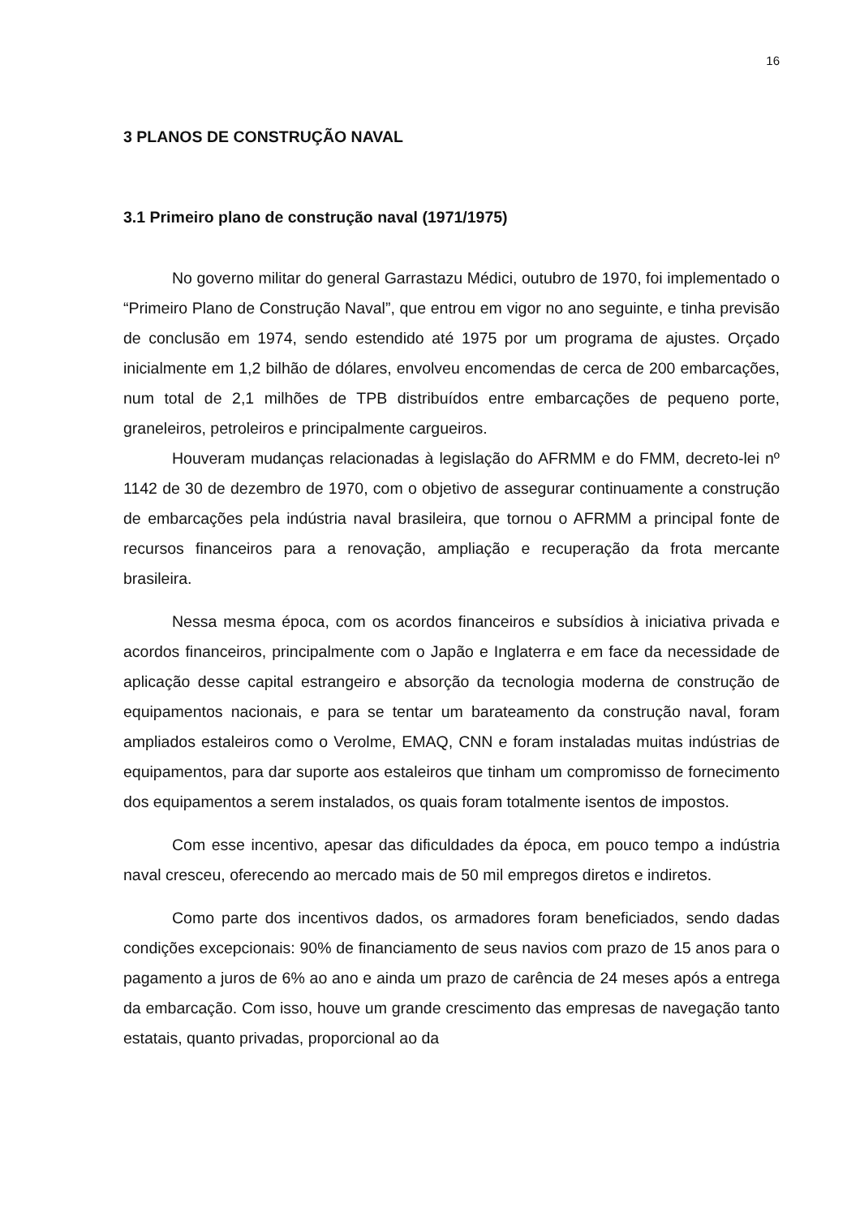16
3 PLANOS DE CONSTRUÇÃO NAVAL
3.1 Primeiro plano de construção naval (1971/1975)
No governo militar do general Garrastazu Médici, outubro de 1970, foi implementado o “Primeiro Plano de Construção Naval”, que entrou em vigor no ano seguinte, e tinha previsão de conclusão em 1974, sendo estendido até 1975 por um programa de ajustes. Orçado inicialmente em 1,2 bilhão de dólares, envolveu encomendas de cerca de 200 embarcações, num total de 2,1 milhões de TPB distribuídos entre embarcações de pequeno porte, graneleiros, petroleiros e principalmente cargueiros.
Houveram mudanças relacionadas à legislação do AFRMM e do FMM, decreto-lei nº 1142 de 30 de dezembro de 1970, com o objetivo de assegurar continuamente a construção de embarcações pela indústria naval brasileira, que tornou o AFRMM a principal fonte de recursos financeiros para a renovação, ampliação e recuperação da frota mercante brasileira.
Nessa mesma época, com os acordos financeiros e subsídios à iniciativa privada e acordos financeiros, principalmente com o Japão e Inglaterra e em face da necessidade de aplicação desse capital estrangeiro e absorção da tecnologia moderna de construção de equipamentos nacionais, e para se tentar um barateamento da construção naval, foram ampliados estaleiros como o Verolme, EMAQ, CNN e foram instaladas muitas indústrias de equipamentos, para dar suporte aos estaleiros que tinham um compromisso de fornecimento dos equipamentos a serem instalados, os quais foram totalmente isentos de impostos.
Com esse incentivo, apesar das dificuldades da época, em pouco tempo a indústria naval cresceu, oferecendo ao mercado mais de 50 mil empregos diretos e indiretos.
Como parte dos incentivos dados, os armadores foram beneficiados, sendo dadas condições excepcionais: 90% de financiamento de seus navios com prazo de 15 anos para o pagamento a juros de 6% ao ano e ainda um prazo de carência de 24 meses após a entrega da embarcação. Com isso, houve um grande crescimento das empresas de navegação tanto estatais, quanto privadas, proporcional ao da